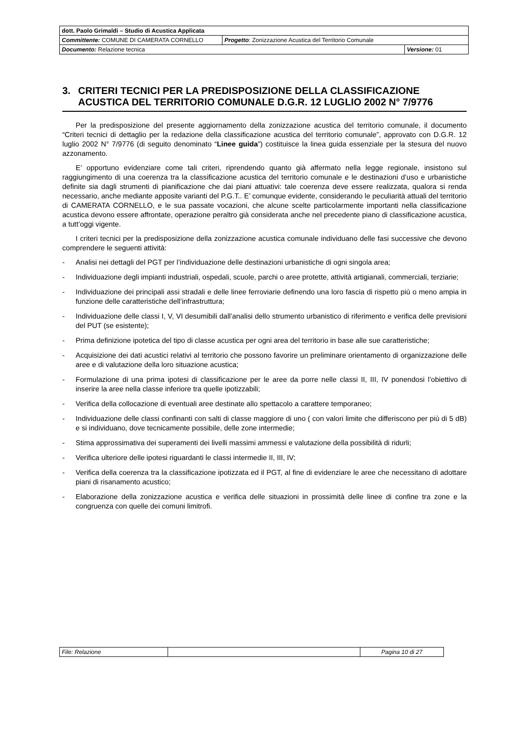| dott. Paolo Grimaldi – Studio di Acustica Applicata | | |
| Committente: COMUNE DI CAMERATA CORNELLO | Progetto : Zonizzazione Acustica del Territorio Comunale | |
| Documento: Relazione tecnica | | Versione: 01 |
3. CRITERI TECNICI PER LA PREDISPOSIZIONE DELLA CLASSIFICAZIONE ACUSTICA DEL TERRITORIO COMUNALE D.G.R. 12 LUGLIO 2002 N° 7/9776
Per la predisposizione del presente aggiornamento della zonizzazione acustica del territorio comunale, il documento “Criteri tecnici di dettaglio per la redazione della classificazione acustica del territorio comunale”, approvato con D.G.R. 12 luglio 2002 N° 7/9776 (di seguito denominato “Linee guida”) costituisce la linea guida essenziale per la stesura del nuovo azzonamento.
E’ opportuno evidenziare come tali criteri, riprendendo quanto già affermato nella legge regionale, insistono sul raggiungimento di una coerenza tra la classificazione acustica del territorio comunale e le destinazioni d’uso e urbanistiche definite sia dagli strumenti di pianificazione che dai piani attuativi: tale coerenza deve essere realizzata, qualora si renda necessario, anche mediante apposite varianti del P.G.T.. E’ comunque evidente, considerando le peculiarità attuali del territorio di CAMERATA CORNELLO, e le sua passate vocazioni, che alcune scelte particolarmente importanti nella classificazione acustica devono essere affrontate, operazione peraltro già considerata anche nel precedente piano di classificazione acustica, a tutt’oggi vigente.
I criteri tecnici per la predisposizione della zonizzazione acustica comunale individuano delle fasi successive che devono comprendere le seguenti attività:
- Analisi nei dettagli del PGT per l’individuazione delle destinazioni urbanistiche di ogni singola area;
- Individuazione degli impianti industriali, ospedali, scuole, parchi o aree protette, attività artigianali, commerciali, terziarie;
- Individuazione dei principali assi stradali e delle linee ferroviarie definendo una loro fascia di rispetto più o meno ampia in funzione delle caratteristiche dell’infrastruttura;
- Individuazione delle classi I, V, VI desumibili dall’analisi dello strumento urbanistico di riferimento e verifica delle previsioni del PUT (se esistente);
- Prima definizione ipotetica del tipo di classe acustica per ogni area del territorio in base alle sue caratteristiche;
- Acquisizione dei dati acustici relativi al territorio che possono favorire un preliminare orientamento di organizzazione delle aree e di valutazione della loro situazione acustica;
- Formulazione di una prima ipotesi di classificazione per le aree da porre nelle classi II, III, IV ponendosi l’obiettivo di inserire la aree nella classe inferiore tra quelle ipotizzabili;
- Verifica della collocazione di eventuali aree destinate allo spettacolo a carattere temporaneo;
- Individuazione delle classi confinanti con salti di classe maggiore di uno ( con valori limite che differiscono per più di 5 dB) e si individuano, dove tecnicamente possibile, delle zone intermedie;
- Stima approssimativa dei superamenti dei livelli massimi ammessi e valutazione della possibilità di ridurli;
- Verifica ulteriore delle ipotesi riguardanti le classi intermedie II, III, IV;
- Verifica della coerenza tra la classificazione ipotizzata ed il PGT, al fine di evidenziare le aree che necessitano di adottare piani di risanamento acustico;
- Elaborazione della zonizzazione acustica e verifica delle situazioni in prossimità delle linee di confine tra zone e la congruenza con quelle dei comuni limitrofi.
| File: Relazione | | Pagina 10 di 27 |